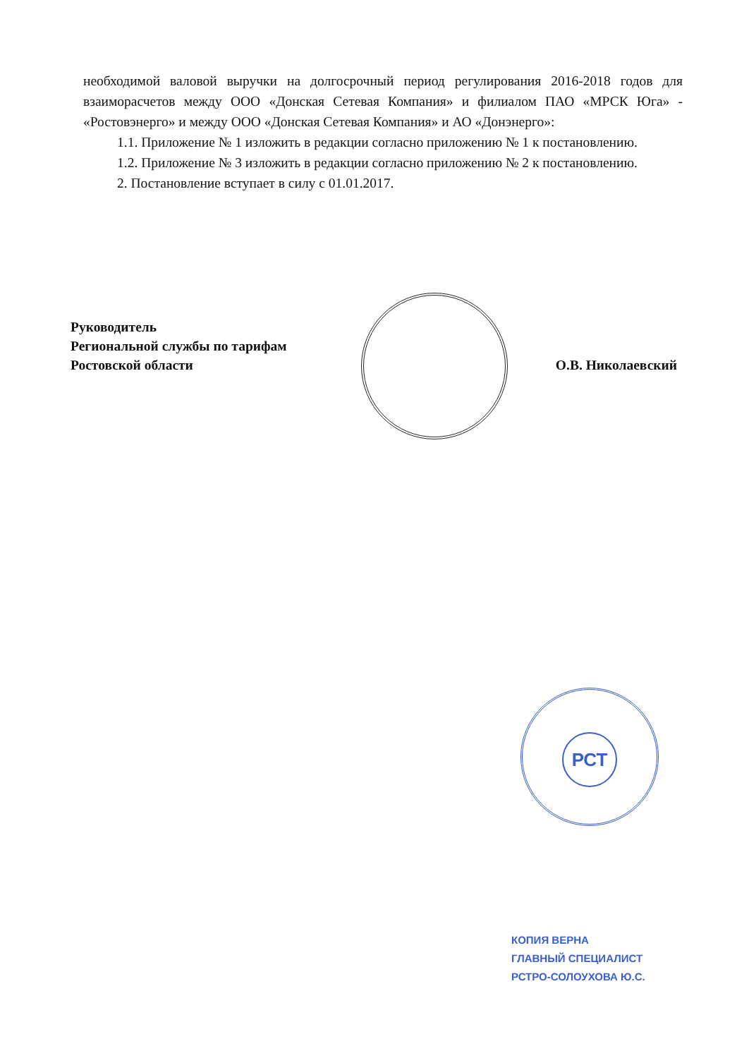необходимой валовой выручки на долгосрочный период регулирования 2016-2018 годов для взаиморасчетов между ООО «Донская Сетевая Компания» и филиалом ПАО «МРСК Юга» - «Ростовэнерго» и между ООО «Донская Сетевая Компания» и АО «Донэнерго»:
1.1. Приложение № 1 изложить в редакции согласно приложению № 1 к постановлению.
1.2. Приложение № 3 изложить в редакции согласно приложению № 2 к постановлению.
2. Постановление вступает в силу с 01.01.2017.
Руководитель
Региональной службы по тарифам
Ростовской области
О.В. Николаевский
РСТ
КОПИЯ ВЕРНА
ГЛАВНЫЙ СПЕЦИАЛИСТ
РСТРО-СОЛОУХОВА Ю.С.